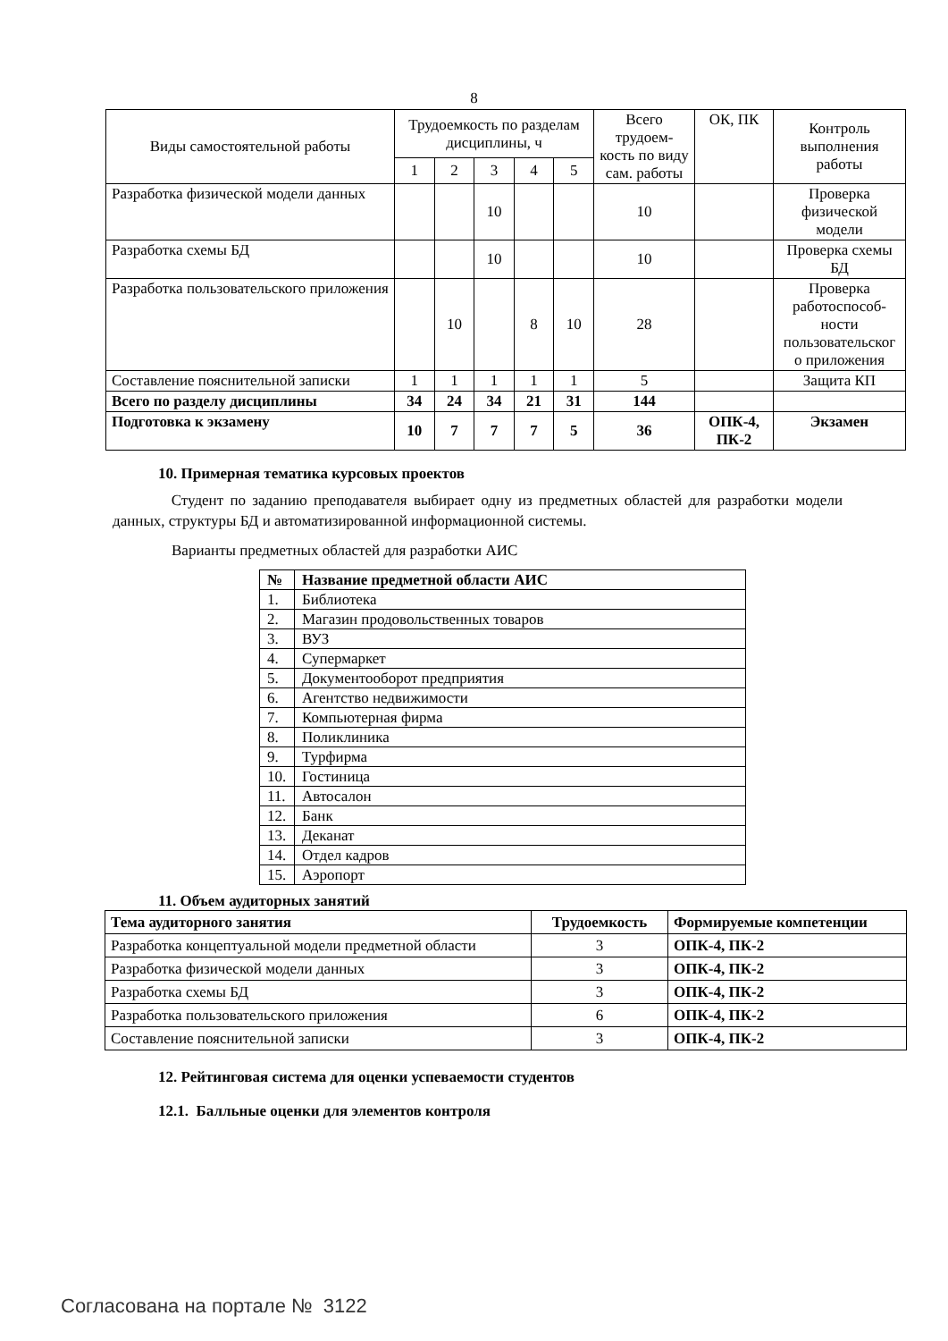8
| Виды самостоятельной работы | Трудоемкость по разделам дисциплины, ч | | | | | Всего трудоем-кость по виду сам. работы | ОК, ПК | Контроль выполнения работы |
| --- | --- | --- | --- | --- | --- | --- | --- | --- |
| | 1 | 2 | 3 | 4 | 5 | | | |
| Разработка физической модели данных | | | 10 | | | 10 | | Проверка физической модели |
| Разработка схемы БД | | | 10 | | | 10 | | Проверка схемы БД |
| Разработка пользовательского приложения | | 10 | | 8 | 10 | 28 | | Проверка работоспособ-ности пользовательског о приложения |
| Составление пояснительной записки | 1 | 1 | 1 | 1 | 1 | 5 | | Защита КП |
| Всего по разделу дисциплины | 34 | 24 | 34 | 21 | 31 | 144 | | |
| Подготовка к экзамену | 10 | 7 | 7 | 7 | 5 | 36 | ОПК-4, ПК-2 | Экзамен |
10. Примерная тематика курсовых проектов
Студент по заданию преподавателя выбирает одну из предметных областей для разработки модели данных, структуры БД и автоматизированной информационной системы.
Варианты предметных областей для разработки АИС
| № | Название предметной области АИС |
| 1. | Библиотека |
| 2. | Магазин продовольственных товаров |
| 3. | ВУЗ |
| 4. | Супермаркет |
| 5. | Документооборот предприятия |
| 6. | Агентство недвижимости |
| 7. | Компьютерная фирма |
| 8. | Поликлиника |
| 9. | Турфирма |
| 10. | Гостиница |
| 11. | Автосалон |
| 12. | Банк |
| 13. | Деканат |
| 14. | Отдел кадров |
| 15. | Аэропорт |
11. Объем аудиторных занятий
| Тема аудиторного занятия | Трудоемкость | Формируемые компетенции |
| Разработка концептуальной модели предметной области | 3 | ОПК-4, ПК-2 |
| Разработка физической модели данных | 3 | ОПК-4, ПК-2 |
| Разработка схемы БД | 3 | ОПК-4, ПК-2 |
| Разработка пользовательского приложения | 6 | ОПК-4, ПК-2 |
| Составление пояснительной записки | 3 | ОПК-4, ПК-2 |
12. Рейтинговая система для оценки успеваемости студентов
12.1. Балльные оценки для элементов контроля
Согласована на портале № 3122